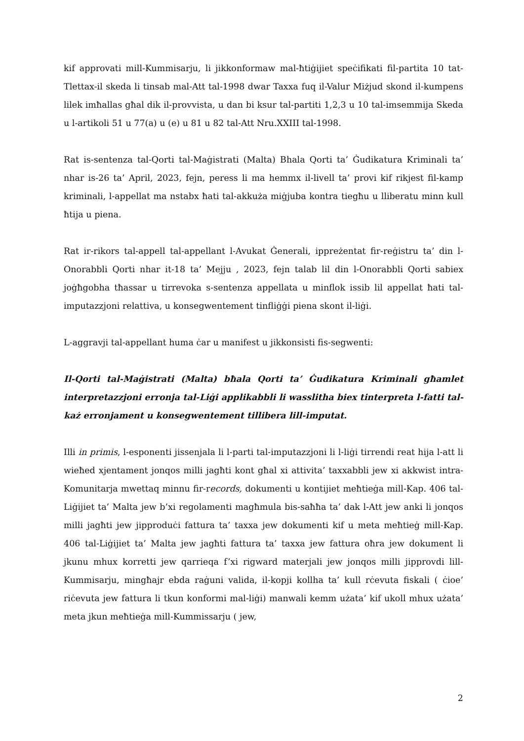kif approvati mill-Kummisarju, li jikkonformaw mal-ħtiġijiet speċifikati fil-partita 10 tat-Tlettax-il skeda li tinsab mal-Att tal-1998 dwar Taxxa fuq il-Valur Miżjud skond il-kumpens lilek imħallas għal dik il-provvista, u dan bi ksur tal-partiti 1,2,3 u 10 tal-imsemmija Skeda u l-artikoli 51 u 77(a) u (e) u 81 u 82 tal-Att Nru.XXIII tal-1998.
Rat is-sentenza tal-Qorti tal-Maġistrati (Malta) Bhala Qorti ta’ Ġudikatura Kriminali ta’ nhar is-26 ta’ April, 2023, fejn, peress li ma hemmx il-livell ta’ provi kif rikjest fil-kamp kriminali, l-appellat ma nstabx ħati tal-akkuża miġjuba kontra tiegħu u lliberatu minn kull ħtija u piena.
Rat ir-rikors tal-appell tal-appellant l-Avukat Ġenerali, ippreżentat fir-reġistru ta’ din l-Onorabbli Qorti nhar it-18 ta’ Mejju , 2023, fejn talab lil din l-Onorabbli Qorti sabiex joġħgobha tħassar u tirrevoka s-sentenza appellata u minflok issib lil appellat ħati tal-imputazzjoni relattiva, u konsegwentement tinfliġġi piena skont il-liġi.
L-aggravji tal-appellant huma ċar u manifest u jikkonsisti fis-segwenti:
Il-Qorti tal-Maġistrati (Malta) bħala Qorti ta’ Ġudikatura Kriminali għamlet interpretazzjoni erronja tal-Liġi applikabbli li wasslitha biex tinterpreta l-fatti tal-każ erronjament u konsegwentement tillibera lill-imputat.
Illi in primis, l-esponenti jissenjala li l-parti tal-imputazzjoni li l-liġi tirrendi reat hija l-att li wieħed xjentament jonqos milli jagħti kont għal xi attivita’ taxxabbli jew xi akkwist intra-Komunitarja mwettaq minnu fir-records, dokumenti u kontijiet meħtieġa mill-Kap. 406 tal-Liġijiet ta’ Malta jew b’xi regolamenti magħmula bis-saħħa ta’ dak l-Att jew anki li jonqos milli jagħti jew jipproduċi fattura ta’ taxxa jew dokumenti kif u meta meħtieġ mill-Kap. 406 tal-Liġijiet ta’ Malta jew jagħti fattura ta’ taxxa jew fattura oħra jew dokument li jkunu mhux korretti jew qarrieqa f’xi rigward materjali jew jonqos milli jipprovdi lill-Kummisarju, mingħajr ebda raġuni valida, il-kopji kollha ta’ kull rċevuta fiskali ( ċioe’ riċevuta jew fattura li tkun konformi mal-liġi) manwali kemm użata’ kif ukoll mhux użata’ meta jkun meħtieġa mill-Kummissarju ( jew,
2